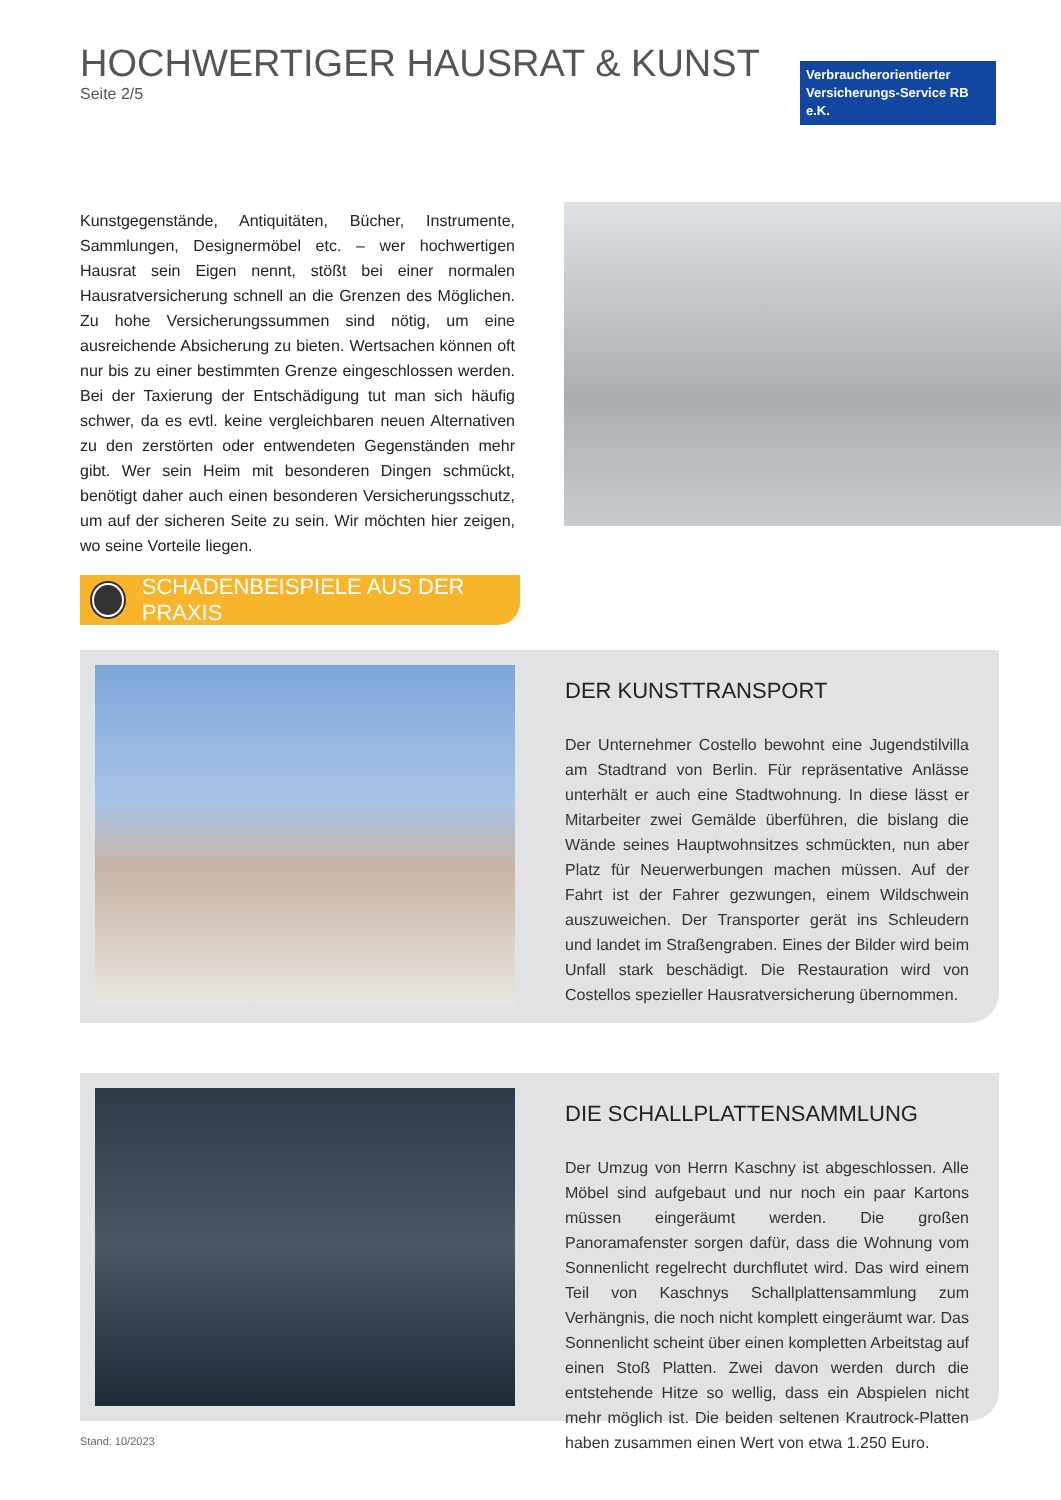HOCHWERTIGER HAUSRAT & KUNST
Seite 2/5
Verbraucherorientierter Versicherungs-Service RB e.K.
Kunstgegenstände, Antiquitäten, Bücher, Instrumente, Sammlungen, Designermöbel etc. – wer hochwertigen Hausrat sein Eigen nennt, stößt bei einer normalen Hausratversicherung schnell an die Grenzen des Möglichen. Zu hohe Versicherungssummen sind nötig, um eine ausreichende Absicherung zu bieten. Wertsachen können oft nur bis zu einer bestimmten Grenze eingeschlossen werden. Bei der Taxierung der Entschädigung tut man sich häufig schwer, da es evtl. keine vergleichbaren neuen Alternativen zu den zerstörten oder entwendeten Gegenständen mehr gibt. Wer sein Heim mit besonderen Dingen schmückt, benötigt daher auch einen besonderen Versicherungsschutz, um auf der sicheren Seite zu sein. Wir möchten hier zeigen, wo seine Vorteile liegen.
SCHADENBEISPIELE AUS DER PRAXIS
DER KUNSTTRANSPORT
Der Unternehmer Costello bewohnt eine Jugendstilvilla am Stadtrand von Berlin. Für repräsentative Anlässe unterhält er auch eine Stadtwohnung. In diese lässt er Mitarbeiter zwei Gemälde überführen, die bislang die Wände seines Hauptwohnsitzes schmückten, nun aber Platz für Neuerwerbungen machen müssen. Auf der Fahrt ist der Fahrer gezwungen, einem Wildschwein auszuweichen. Der Transporter gerät ins Schleudern und landet im Straßengraben. Eines der Bilder wird beim Unfall stark beschädigt. Die Restauration wird von Costellos spezieller Hausratversicherung übernommen.
DIE SCHALLPLATTENSAMMLUNG
Der Umzug von Herrn Kaschny ist abgeschlossen. Alle Möbel sind aufgebaut und nur noch ein paar Kartons müssen eingeräumt werden. Die großen Panoramafenster sorgen dafür, dass die Wohnung vom Sonnenlicht regelrecht durchflutet wird. Das wird einem Teil von Kaschnys Schallplattensammlung zum Verhängnis, die noch nicht komplett eingeräumt war. Das Sonnenlicht scheint über einen kompletten Arbeitstag auf einen Stoß Platten. Zwei davon werden durch die entstehende Hitze so wellig, dass ein Abspielen nicht mehr möglich ist. Die beiden seltenen Krautrock-Platten haben zusammen einen Wert von etwa 1.250 Euro.
Stand: 10/2023